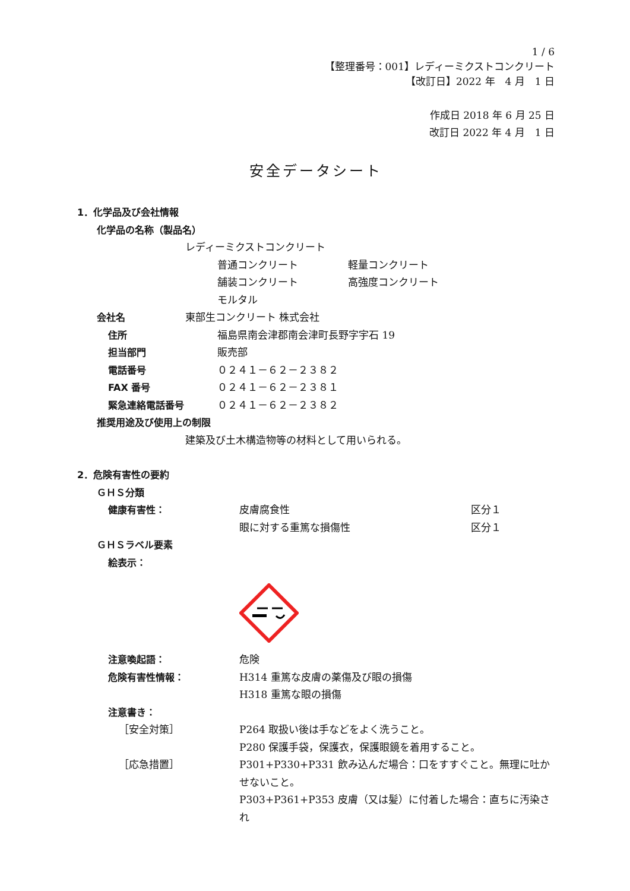1 / 6
【整理番号：001】レディーミクストコンクリート
【改訂日】2022 年　4 月　1 日
作成日 2018 年 6 月 25 日
改訂日 2022 年 4 月　1 日
安全データシート
1．化学品及び会社情報
化学品の名称（製品名）
レディーミクストコンクリート
普通コンクリート 軽量コンクリート
舗装コンクリート 高強度コンクリート
モルタル
会社名 東部生コンクリート 株式会社
住所 福島県南会津郡南会津町長野字宇石 19
担当部門 販売部
電話番号 ０２４１－６２－２３８２
FAX 番号 ０２４１－６２－２３８１
緊急連絡電話番号 ０２４１－６２－２３８２
推奨用途及び使用上の制限
建築及び土木構造物等の材料として用いられる。
2．危険有害性の要約
ＧＨＳ分類
健康有害性： 皮膚腐食性 区分１
眼に対する重篤な損傷性 区分１
ＧＨＳラベル要素
絵表示：
注意喚起語： 危険
危険有害性情報： H314 重篤な皮膚の薬傷及び眼の損傷
H318 重篤な眼の損傷
注意書き：
［安全対策］ P264 取扱い後は手などをよく洗うこと。
P280 保護手袋，保護衣，保護眼鏡を着用すること。
［応急措置］ P301+P330+P331 飲み込んだ場合：口をすすぐこと。無理に吐かせないこと。
P303+P361+P353 皮膚（又は髪）に付着した場合：直ちに汚染され